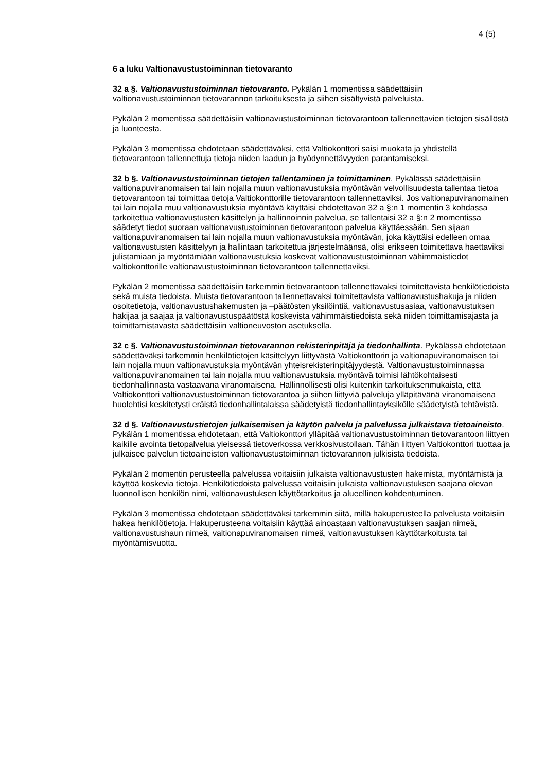4 (5)
6 a luku Valtionavustustoiminnan tietovaranto
32 a §. Valtionavustustoiminnan tietovaranto. Pykälän 1 momentissa säädettäisiin valtionavustustoiminnan tietovarannon tarkoituksesta ja siihen sisältyvistä palveluista.
Pykälän 2 momentissa säädettäisiin valtionavustustoiminnan tietovarantoon tallennettavien tietojen sisällöstä ja luonteesta.
Pykälän 3 momentissa ehdotetaan säädettäväksi, että Valtiokonttori saisi muokata ja yhdistellä tietovarantoon tallennettuja tietoja niiden laadun ja hyödynnettävyyden parantamiseksi.
32 b §. Valtionavustustoiminnan tietojen tallentaminen ja toimittaminen. Pykälässä säädettäisiin valtionapuviranomaisen tai lain nojalla muun valtionavustuksia myöntävän velvollisuudesta tallentaa tietoa tietovarantoon tai toimittaa tietoja Valtiokonttorille tietovarantoon tallennettaviksi. Jos valtionapuviranomainen tai lain nojalla muu valtionavustuksia myöntävä käyttäisi ehdotettavan 32 a §:n 1 momentin 3 kohdassa tarkoitettua valtionavustusten käsittelyn ja hallinnoinnin palvelua, se tallentaisi 32 a §:n 2 momentissa säädetyt tiedot suoraan valtionavustustoiminnan tietovarantoon palvelua käyttäessään. Sen sijaan valtionapuviranomaisen tai lain nojalla muun valtionavustuksia myöntävän, joka käyttäisi edelleen omaa valtionavustusten käsittelyyn ja hallintaan tarkoitettua järjestelmäänsä, olisi erikseen toimitettava haettaviksi julistamiaan ja myöntämiään valtionavustuksia koskevat valtionavustustoiminnan vähimmäistiedot valtiokonttorille valtionavustustoiminnan tietovarantoon tallennettaviksi.
Pykälän 2 momentissa säädettäisiin tarkemmin tietovarantoon tallennettavaksi toimitettavista henkilötiedoista sekä muista tiedoista. Muista tietovarantoon tallennettavaksi toimitettavista valtionavustushakuja ja niiden osoitetietoja, valtionavustushakemusten ja –päätösten yksilöintiä, valtionavustusasiaa, valtionavustuksen hakijaa ja saajaa ja valtionavustuspäätöstä koskevista vähimmäistiedoista sekä niiden toimittamisajasta ja toimittamistavasta säädettäisiin valtioneuvoston asetuksella.
32 c §. Valtionavustustoiminnan tietovarannon rekisterinpitäjä ja tiedonhallinta. Pykälässä ehdotetaan säädettäväksi tarkemmin henkilötietojen käsittelyyn liittyvästä Valtiokonttorin ja valtionapuviranomaisen tai lain nojalla muun valtionavustuksia myöntävän yhteisrekisterinpitäjyydestä. Valtionavustustoiminnassa valtionapuviranomainen tai lain nojalla muu valtionavustuksia myöntävä toimisi lähtökohtaisesti tiedonhallinnasta vastaavana viranomaisena. Hallinnollisesti olisi kuitenkin tarkoituksenmukaista, että Valtiokonttori valtionavustustoiminnan tietovarantoa ja siihen liittyviä palveluja ylläpitävänä viranomaisena huolehtisi keskitetysti eräistä tiedonhallintalaissa säädetyistä tiedonhallintayksikölle säädetyistä tehtävistä.
32 d §. Valtionavustustietojen julkaisemisen ja käytön palvelu ja palvelussa julkaistava tietoaineisto. Pykälän 1 momentissa ehdotetaan, että Valtiokonttori ylläpitää valtionavustustoiminnan tietovarantoon liittyen kaikille avointa tietopalvelua yleisessä tietoverkossa verkkosivustollaan. Tähän liittyen Valtiokonttori tuottaa ja julkaisee palvelun tietoaineiston valtionavustustoiminnan tietovarannon julkisista tiedoista.
Pykälän 2 momentin perusteella palvelussa voitaisiin julkaista valtionavustusten hakemista, myöntämistä ja käyttöä koskevia tietoja. Henkilötiedoista palvelussa voitaisiin julkaista valtionavustuksen saajana olevan luonnollisen henkilön nimi, valtionavustuksen käyttötarkoitus ja alueellinen kohdentuminen.
Pykälän 3 momentissa ehdotetaan säädettäväksi tarkemmin siitä, millä hakuperusteella palvelusta voitaisiin hakea henkilötietoja. Hakuperusteena voitaisiin käyttää ainoastaan valtionavustuksen saajan nimeä, valtionavustushaun nimeä, valtionapuviranomaisen nimeä, valtionavustuksen käyttötarkoitusta tai myöntämisvuotta.